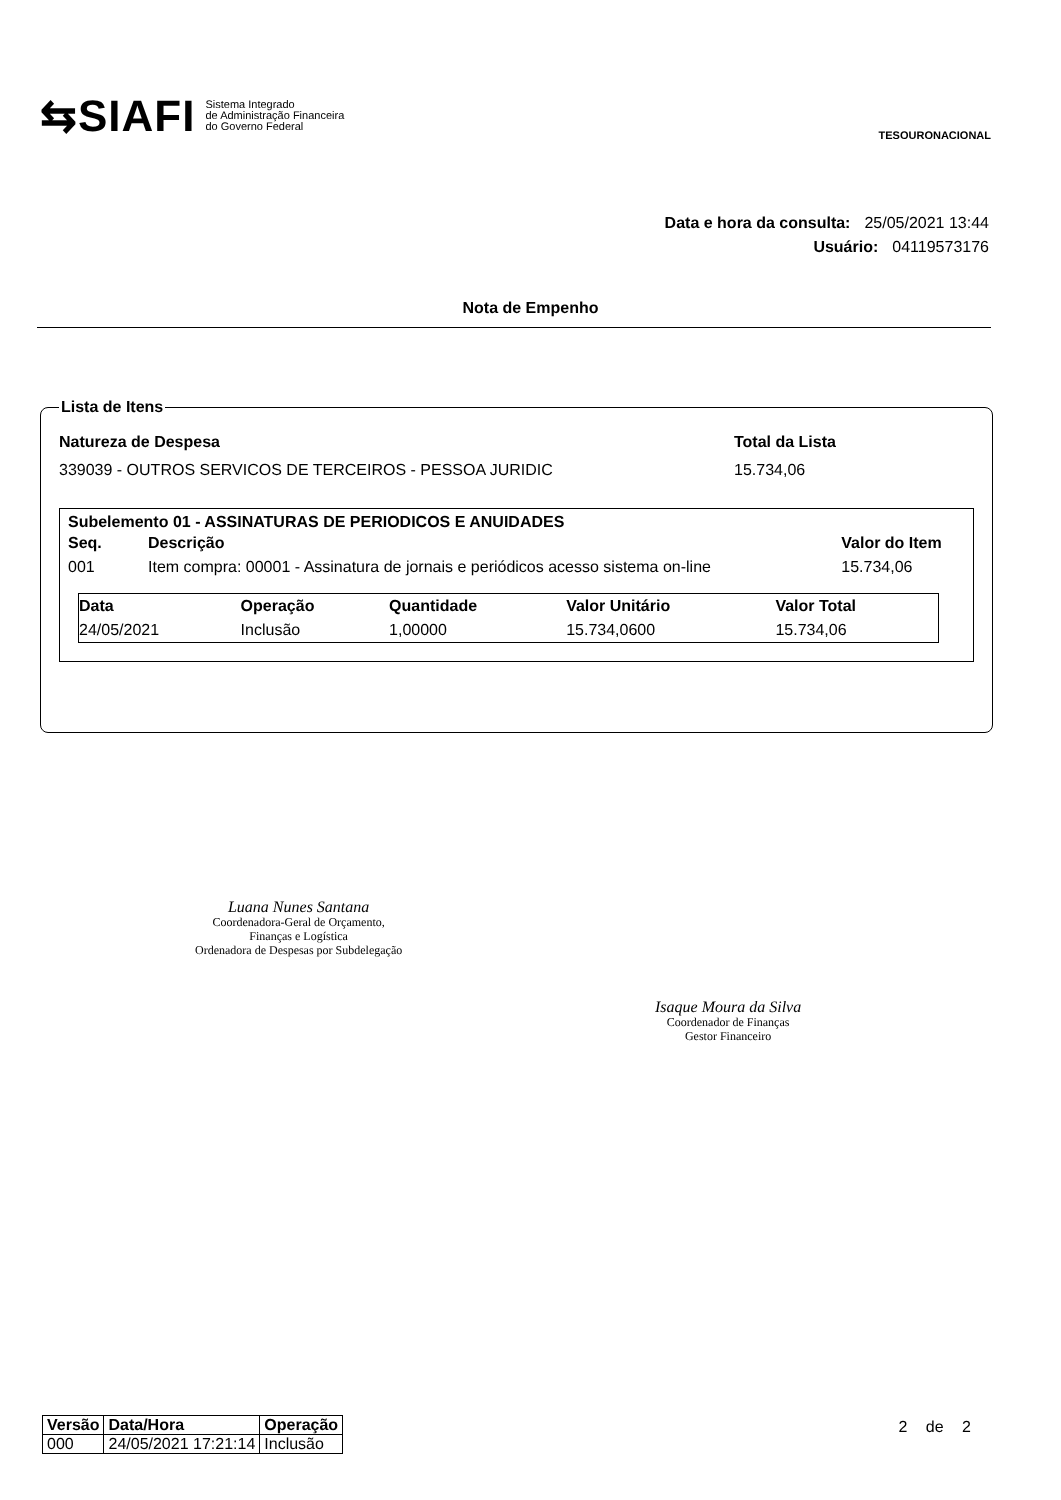⇆SIAFI
Sistema Integrado
de Administração Financeira
do Governo Federal
TESOURONACIONAL
Data e hora da consulta: 25/05/2021 13:44
Usuário: 04119573176
Nota de Empenho
Lista de Itens
Natureza de Despesa Total da Lista
339039 - OUTROS SERVICOS DE TERCEIROS - PESSOA JURIDIC 15.734,06
Subelemento 01 - ASSINATURAS DE PERIODICOS E ANUIDADES
| Seq. | Descrição | Valor do Item |
| --- | --- | --- |
| 001 | Item compra: 00001 - Assinatura de jornais e periódicos acesso sistema on-line | 15.734,06 |
| Data | Operação | Quantidade | Valor Unitário | Valor Total |
| --- | --- | --- | --- | --- |
| 24/05/2021 | Inclusão | 1,00000 | 15.734,0600 | 15.734,06 |
Luana Nunes Santana
Coordenadora-Geral de Orçamento,
Finanças e Logística
Ordenadora de Despesas por Subdelegação
Isaque Moura da Silva
Coordenador de Finanças
Gestor Financeiro
| Versão | Data/Hora | Operação |
| --- | --- | --- |
| 000 | 24/05/2021 17:21:14 | Inclusão |
2 de 2